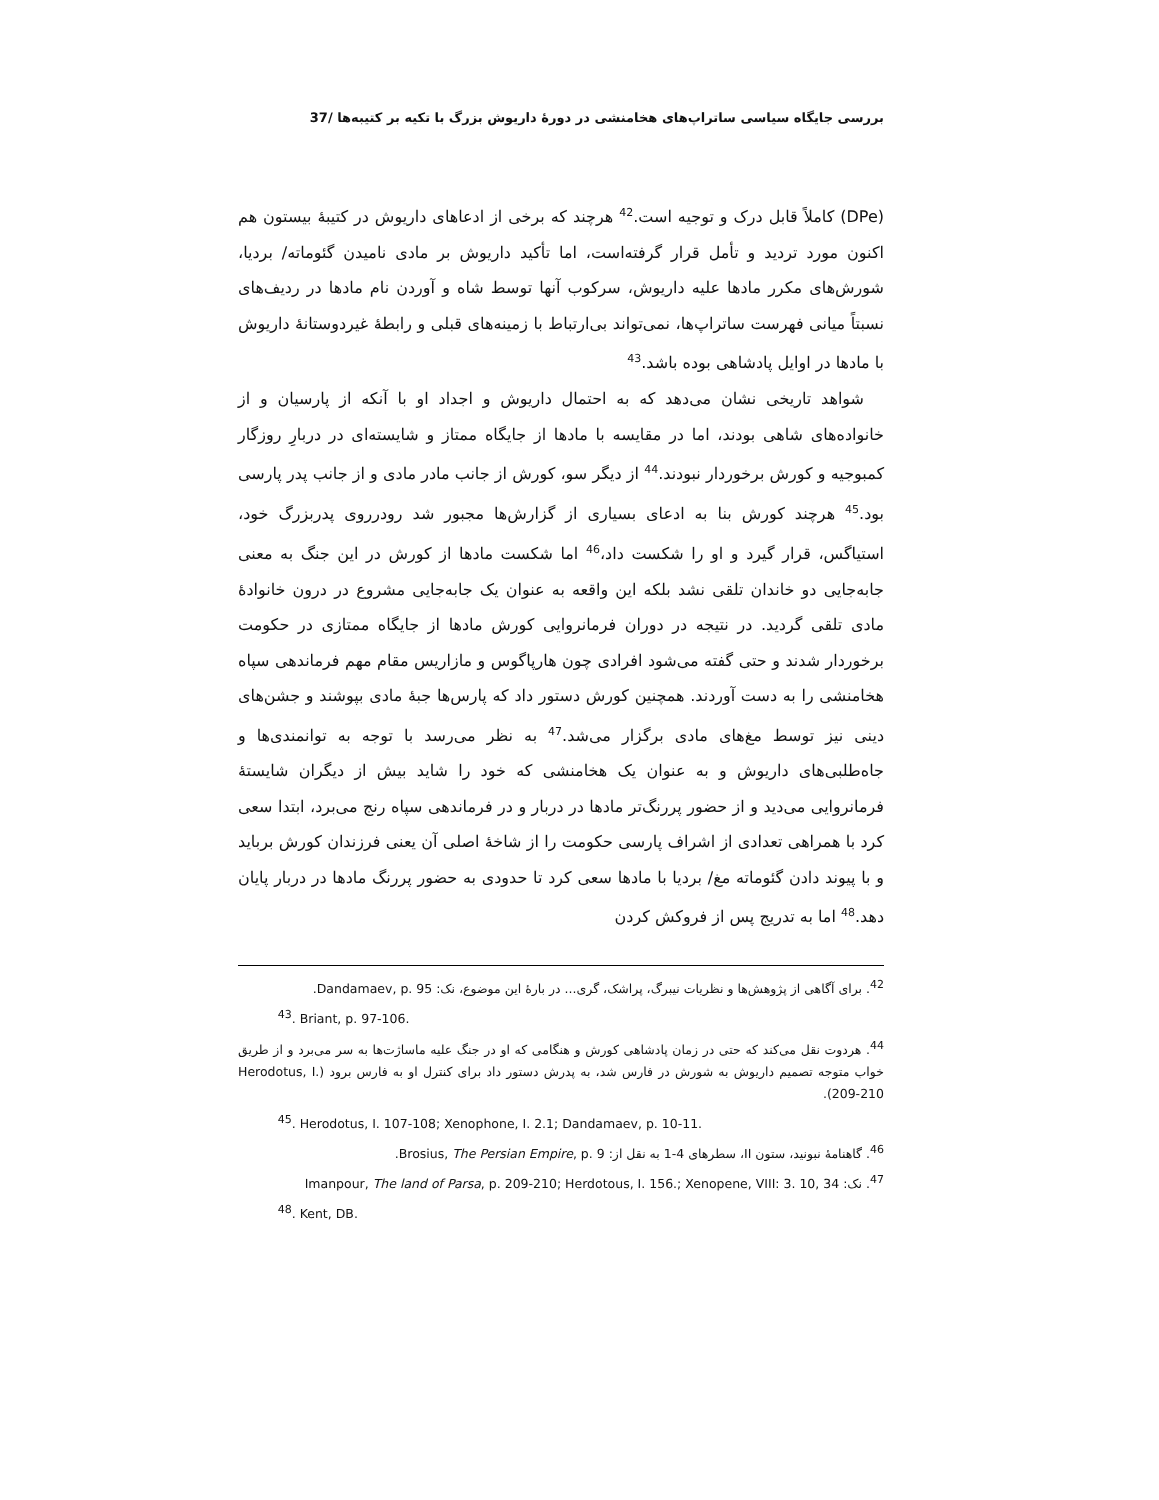بررسی جایگاه سیاسی ساتراپ‌های هخامنشی در دورهٔ داریوش بزرگ با تکیه بر کتیبه‌ها /37
(DPe) کاملاً قابل درک و توجیه است.<sup>42</sup> هرچند که برخی از ادعاهای داریوش در کتیبهٔ بیستون هم اکنون مورد تردید و تأمل قرار گرفته‌است، اما تأکید داریوش بر مادی نامیدن گئوماته/ بردیا، شورش‌های مکرر مادها علیه داریوش، سرکوب آنها توسط شاه و آوردن نام مادها در ردیف‌های نسبتاً میانی فهرست ساتراپ‌ها، نمی‌تواند بی‌ارتباط با زمینه‌های قبلی و رابطهٔ غیردوستانهٔ داریوش با مادها در اوایل پادشاهی بوده باشد.<sup>43</sup>
شواهد تاریخی نشان می‌دهد که به احتمال داریوش و اجداد او با آنکه از پارسیان و از خانواده‌های شاهی بودند، اما در مقایسه با مادها از جایگاه ممتاز و شایسته‌ای در دربارِ روزگار کمبوجیه و کورش برخوردار نبودند.<sup>44</sup> از دیگر سو، کورش از جانب مادر مادی و از جانب پدر پارسی بود.<sup>45</sup> هرچند کورش بنا به ادعای بسیاری از گزارش‌ها مجبور شد رودرروی پدربزرگ خود، استیاگس، قرار گیرد و او را شکست داد،<sup>46</sup> اما شکست مادها از کورش در این جنگ به معنی جابه‌جایی دو خاندان تلقی نشد بلکه این واقعه به عنوان یک جابه‌جایی مشروع در درون خانوادهٔ مادی تلقی گردید. در نتیجه در دوران فرمانروایی کورش مادها از جایگاه ممتازی در حکومت برخوردار شدند و حتی گفته می‌شود افرادی چون هارپاگوس و مازاریس مقام مهم فرماندهی سپاه هخامنشی را به دست آوردند. همچنین کورش دستور داد که پارس‌ها جبهٔ مادی بپوشند و جشن‌های دینی نیز توسط مغ‌های مادی برگزار می‌شد.<sup>47</sup> به نظر می‌رسد با توجه به توانمندی‌ها و جاه‌طلبی‌های داریوش و به عنوان یک هخامنشی که خود را شاید بیش از دیگران شایستهٔ فرمانروایی می‌دید و از حضور پررنگ‌تر مادها در دربار و در فرماندهی سپاه رنج می‌برد، ابتدا سعی کرد با همراهی تعدادی از اشراف پارسی حکومت را از شاخهٔ اصلی آن یعنی فرزندان کورش برباید و با پیوند دادن گئوماته مغ/ بردیا با مادها سعی کرد تا حدودی به حضور پررنگ مادها در دربار پایان دهد.<sup>48</sup> اما به تدریج پس از فروکش کردن
<sup>42</sup>. برای آگاهی از پژوهش‌ها و نظریات نیبرگ، پراشک، گری... در بارهٔ این موضوع، نک: Dandamaev, p. 95.
<sup>43</sup>. Briant, p. 97-106.
<sup>44</sup>. هردوت نقل می‌کند که حتی در زمان پادشاهی کورش و هنگامی که او در جنگ علیه ماساژت‌ها به سر می‌برد و از طریق خواب متوجه تصمیم داریوش به شورش در فارس شد، به پدرش دستور داد برای کنترل او به فارس برود (Herodotus, I. 209-210).
<sup>45</sup>. Herodotus, I. 107-108; Xenophone, I. 2.1; Dandamaev, p. 10-11.
<sup>46</sup>. گاهنامهٔ نبونید، ستون II، سطرهای 4-1 به نقل از: Brosius, The Persian Empire, p. 9.
<sup>47</sup>. نک: Imanpour, The land of Parsa, p. 209-210; Herdotous, I. 156.; Xenopene, VIII: 3. 10, 34
<sup>48</sup>. Kent, DB.